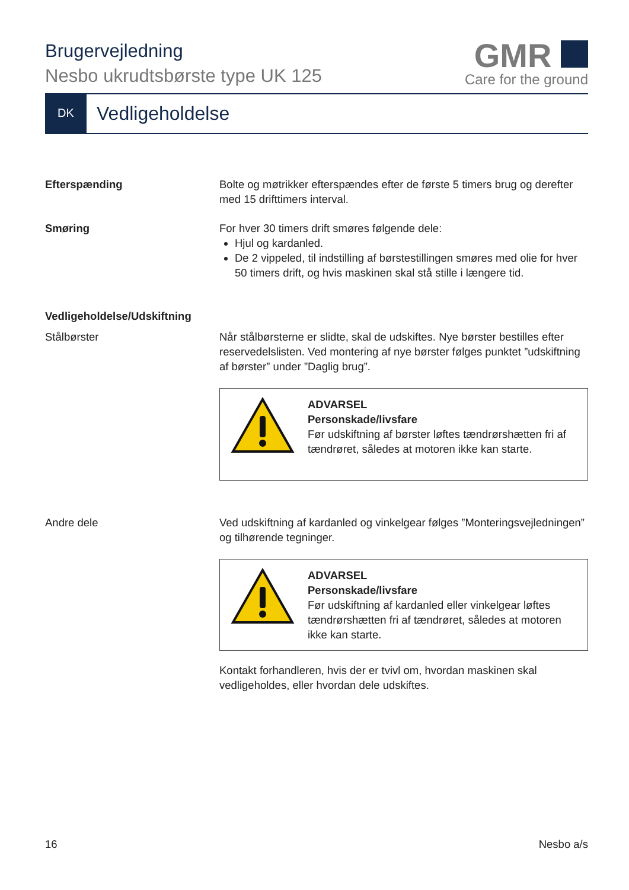Brugervejledning
Nesbo ukrudtsbørste type UK 125
GMR
Care for the ground
DK
Vedligeholdelse
Efterspænding Bolte og møtrikker efterspændes efter de første 5 timers brug og derefter med 15 drifttimers interval.
Smøring For hver 30 timers drift smøres følgende dele:
Hjul og kardanled.
De 2 vippeled, til indstilling af børstestillingen smøres med olie for hver 50 timers drift, og hvis maskinen skal stå stille i længere tid.
Vedligeholdelse/Udskiftning
Stålbørster Når stålbørsterne er slidte, skal de udskiftes. Nye børster bestilles efter reservedelslisten. Ved montering af nye børster følges punktet ”udskiftning af børster” under ”Daglig brug”.
ADVARSEL
Personskade/livsfare
Før udskiftning af børster løftes tændrørshætten fri af tændrøret, således at motoren ikke kan starte.
Andre dele Ved udskiftning af kardanled og vinkelgear følges ”Monteringsvejledningen” og tilhørende tegninger.
ADVARSEL
Personskade/livsfare
Før udskiftning af kardanled eller vinkelgear løftes tændrørshætten fri af tændrøret, således at motoren ikke kan starte.
Kontakt forhandleren, hvis der er tvivl om, hvordan maskinen skal vedligeholdes, eller hvordan dele udskiftes.
16 Nesbo a/s